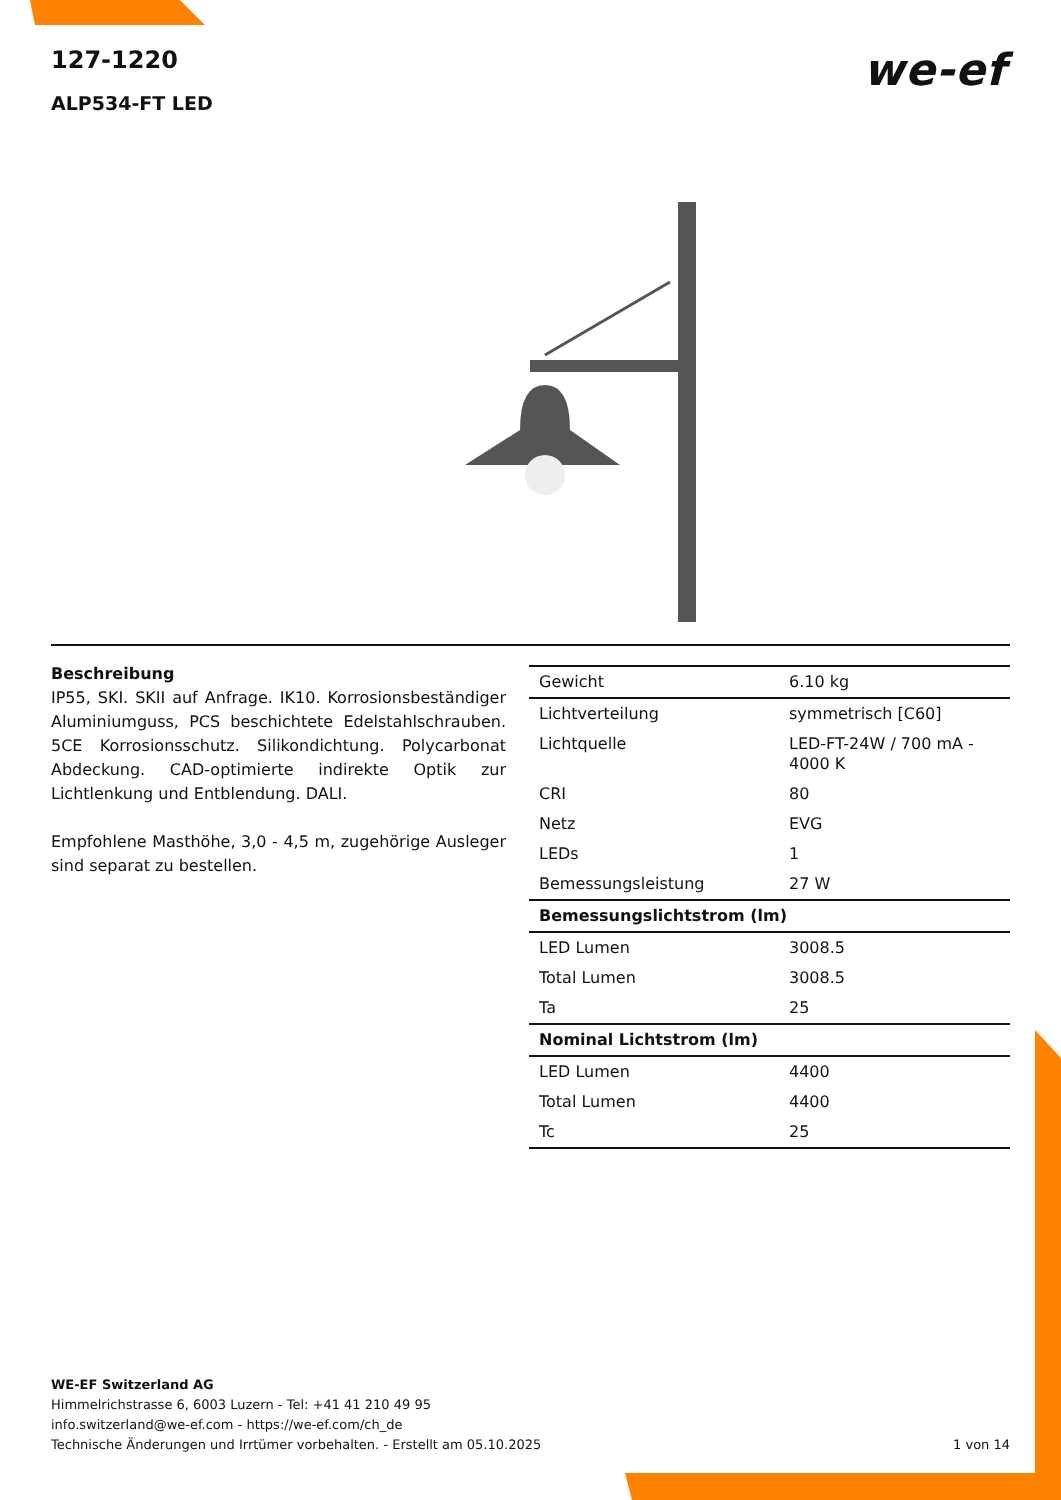127-1220
ALP534-FT LED
we-ef
Beschreibung
IP55, SKI. SKII auf Anfrage. IK10. Korrosionsbeständiger Aluminiumguss, PCS beschichtete Edelstahlschrauben. 5CE Korrosionsschutz. Silikondichtung. Polycarbonat Abdeckung. CAD-optimierte indirekte Optik zur Lichtlenkung und Entblendung. DALI.
Empfohlene Masthöhe, 3,0 - 4,5 m, zugehörige Ausleger sind separat zu bestellen.
| Gewicht | 6.10 kg |
| Lichtverteilung | symmetrisch [C60] |
| Lichtquelle | LED-FT-24W / 700 mA - 4000 K |
| CRI | 80 |
| Netz | EVG |
| LEDs | 1 |
| Bemessungsleistung | 27 W |
| Bemessungslichtstrom (lm) | |
| LED Lumen | 3008.5 |
| Total Lumen | 3008.5 |
| Ta | 25 |
| Nominal Lichtstrom (lm) | |
| LED Lumen | 4400 |
| Total Lumen | 4400 |
| Tc | 25 |
WE-EF Switzerland AG
Himmelrichstrasse 6, 6003 Luzern - Tel: +41 41 210 49 95
info.switzerland@we-ef.com - https://we-ef.com/ch_de
Technische Änderungen und Irrtümer vorbehalten. - Erstellt am 05.10.2025 1 von 14